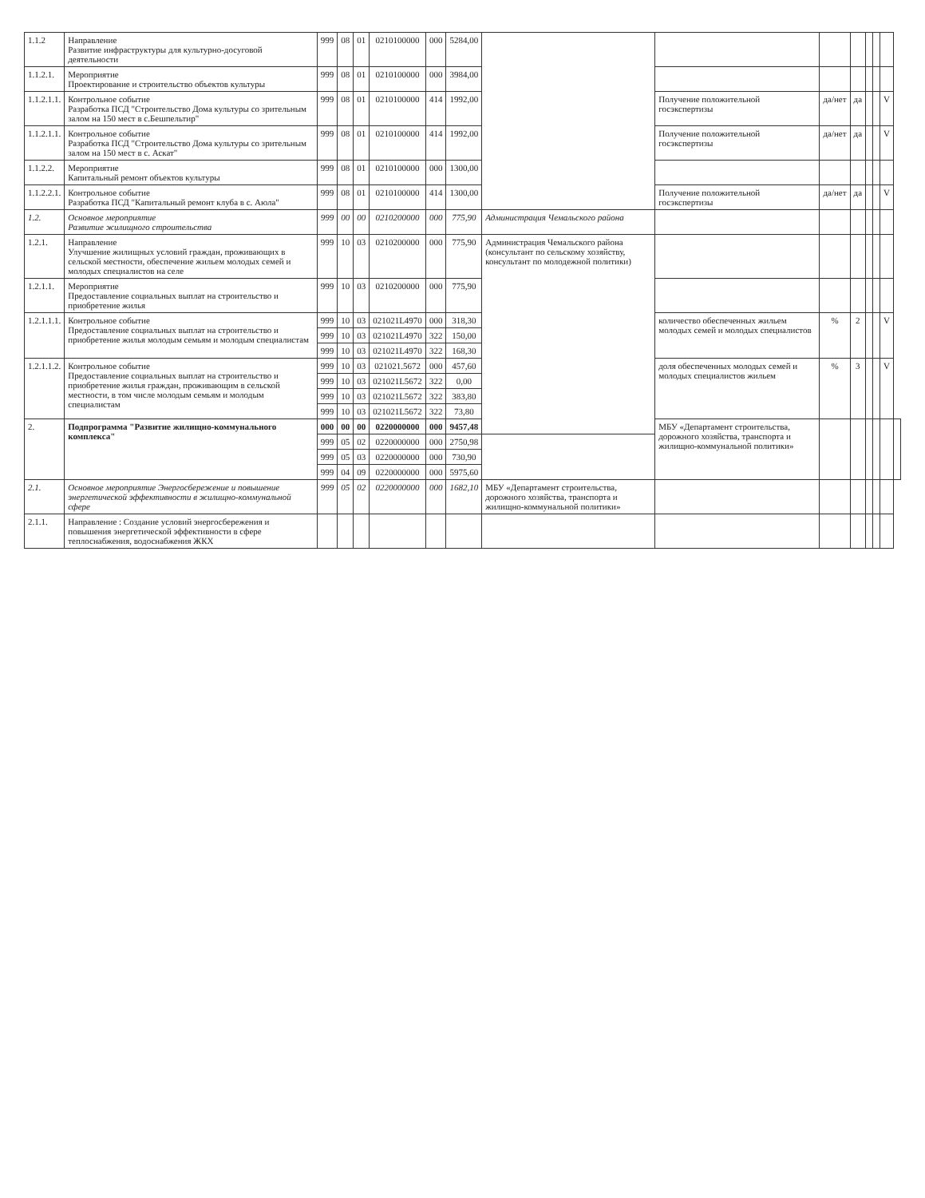| 1.1.2 | Направление Развитие инфраструктуры для культурно-досуговой деятельности | 999 | 08 | 01 | 0210100000 | 000 | 5284,00 | | | | | | | | |
| 1.1.2.1. | Мероприятие Проектирование и строительство объектов культуры | 999 | 08 | 01 | 0210100000 | 000 | 3984,00 | | | | | | | | |
| 1.1.2.1.1. | Контрольное событие Разработка ПСД "Строительство Дома культуры со зрительным залом на 150 мест в с.Бешпельтир" | 999 | 08 | 01 | 0210100000 | 414 | 1992,00 | | Получение положительной госэкспертизы | да/нет | да | | | V | |
| 1.1.2.1.1. | Контрольное событие Разработка ПСД "Строительство Дома культуры со зрительным залом на 150 мест в с. Аскат" | 999 | 08 | 01 | 0210100000 | 414 | 1992,00 | | Получение положительной госэкспертизы | да/нет | да | | | V | |
| 1.1.2.2. | Мероприятие Капитальный ремонт объектов культуры | 999 | 08 | 01 | 0210100000 | 000 | 1300,00 | | | | | | | | |
| 1.1.2.2.1. | Контрольное событие Разработка ПСД "Капитальный ремонт клуба в с. Аюла" | 999 | 08 | 01 | 0210100000 | 414 | 1300,00 | | Получение положительной госэкспертизы | да/нет | да | | | V | |
| 1.2. | Основное мероприятие Развитие жилищного строительства | 999 | 00 | 00 | 0210200000 | 000 | 775,90 | Администрация Чемальского района | | | | | | | |
| 1.2.1. | Направление Улучшение жилищных условий граждан, проживающих в сельской местности, обеспечение жильем молодых семей и молодых специалистов на селе | 999 | 10 | 03 | 0210200000 | 000 | 775,90 | Администрация Чемальского района (консультант по сельскому хозяйству, консультант по молодежной политики) | | | | | | | |
| 1.2.1.1. | Мероприятие Предоставление социальных выплат на строительство и приобретение жилья | 999 | 10 | 03 | 0210200000 | 000 | 775,90 | | | | | | | | |
| 1.2.1.1.1. | Контрольное событие Предоставление социальных выплат на строительство и приобретение жилья молодым семьям и молодым специалистам | 999 | 10 | 03 | 021021L4970 | 000 | 318,30 | | количество обеспеченных жильем молодых семей и молодых специалистов | % | 2 | | | V | |
| | | 999 | 10 | 03 | 021021L4970 | 322 | 150,00 | | | | | | | | |
| | | 999 | 10 | 03 | 021021L4970 | 322 | 168,30 | | | | | | | | |
| 1.2.1.1.2. | Контрольное событие Предоставление социальных выплат на строительство и приобретение жилья граждан, проживающим в сельской местности, в том числе молодым семьям и молодым специалистам | 999 | 10 | 03 | 021021.5672 | 000 | 457,60 | | доля обеспеченных молодых семей и молодых специалистов жильем | % | 3 | | | V | |
| | | 999 | 10 | 03 | 021021L5672 | 322 | 0,00 | | | | | | | | |
| | | 999 | 10 | 03 | 021021L5672 | 322 | 383,80 | | | | | | | | |
| | | 999 | 10 | 03 | 021021L5672 | 322 | 73,80 | | | | | | | | |
| 2. | Подпрограмма "Развитие жилищно-коммунального комплекса" | 000 | 00 | 00 | 0220000000 | 000 | 9457,48 | | МБУ «Департамент строительства, дорожного хозяйства, транспорта и жилищно-коммунальной политики» | | | | | | |
| | | 999 | 05 | 02 | 0220000000 | 000 | 2750,98 | | | | | | | | |
| | | 999 | 05 | 03 | 0220000000 | 000 | 730,90 | | | | | | | | |
| | | 999 | 04 | 09 | 0220000000 | 000 | 5975,60 | | | | | | | | |
| 2.1. | Основное мероприятие Энергосбережение и повышение энергетической эффективности в жилищно-коммунальной сфере | 999 | 05 | 02 | 0220000000 | 000 | 1682,10 | МБУ «Департамент строительства, дорожного хозяйства, транспорта и жилищно-коммунальной политики» | | | | | | | |
| 2.1.1. | Направление : Создание условий энергосбережения и повышения энергетической эффективности в сфере теплоснабжения, водоснабжения ЖКХ | | | | | | | | | | | | | | |